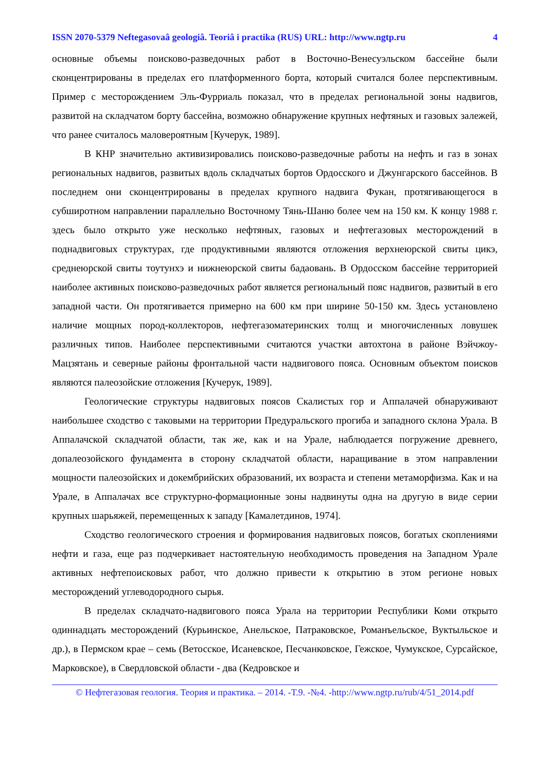ISSN 2070-5379 Neftegasovaâ geologiâ. Teoriâ i practika (RUS) URL: http://www.ngtp.ru 4
основные объемы поисково-разведочных работ в Восточно-Венесуэльском бассейне были сконцентрированы в пределах его платформенного борта, который считался более перспективным. Пример с месторождением Эль-Фурриаль показал, что в пределах региональной зоны надвигов, развитой на складчатом борту бассейна, возможно обнаружение крупных нефтяных и газовых залежей, что ранее считалось маловероятным [Кучерук, 1989].
В КНР значительно активизировались поисково-разведочные работы на нефть и газ в зонах региональных надвигов, развитых вдоль складчатых бортов Ордосского и Джунгарского бассейнов. В последнем они сконцентрированы в пределах крупного надвига Фукан, протягивающегося в субширотном направлении параллельно Восточному Тянь-Шаню более чем на 150 км. К концу 1988 г. здесь было открыто уже несколько нефтяных, газовых и нефтегазовых месторождений в поднадвиговых структурах, где продуктивными являются отложения верхнеюрской свиты цикэ, среднеюрской свиты тоутунхэ и нижнеюрской свиты бадаовань. В Ордосском бассейне территорией наиболее активных поисково-разведочных работ является региональный пояс надвигов, развитый в его западной части. Он протягивается примерно на 600 км при ширине 50-150 км. Здесь установлено наличие мощных пород-коллекторов, нефтегазоматеринских толщ и многочисленных ловушек различных типов. Наиболее перспективными считаются участки автохтона в районе Вэйчжоу-Мацзятань и северные районы фронтальной части надвигового пояса. Основным объектом поисков являются палеозойские отложения [Кучерук, 1989].
Геологические структуры надвиговых поясов Скалистых гор и Аппалачей обнаруживают наибольшее сходство с таковыми на территории Предуральского прогиба и западного склона Урала. В Аппалачской складчатой области, так же, как и на Урале, наблюдается погружение древнего, допалеозойского фундамента в сторону складчатой области, наращивание в этом направлении мощности палеозойских и докембрийских образований, их возраста и степени метаморфизма. Как и на Урале, в Аппалачах все структурно-формационные зоны надвинуты одна на другую в виде серии крупных шарьяжей, перемещенных к западу [Камалетдинов, 1974].
Сходство геологического строения и формирования надвиговых поясов, богатых скоплениями нефти и газа, еще раз подчеркивает настоятельную необходимость проведения на Западном Урале активных нефтепоисковых работ, что должно привести к открытию в этом регионе новых месторождений углеводородного сырья.
В пределах складчато-надвигового пояса Урала на территории Республики Коми открыто одиннадцать месторождений (Курьинское, Анельское, Патраковское, Романъельское, Вуктыльское и др.), в Пермском крае – семь (Ветосское, Исаневское, Песчанковское, Гежское, Чумукское, Сурсайское, Марковское), в Свердловской области - два (Кедровское и
© Нефтегазовая геология. Теория и практика. – 2014. -Т.9. -№4. -http://www.ngtp.ru/rub/4/51_2014.pdf